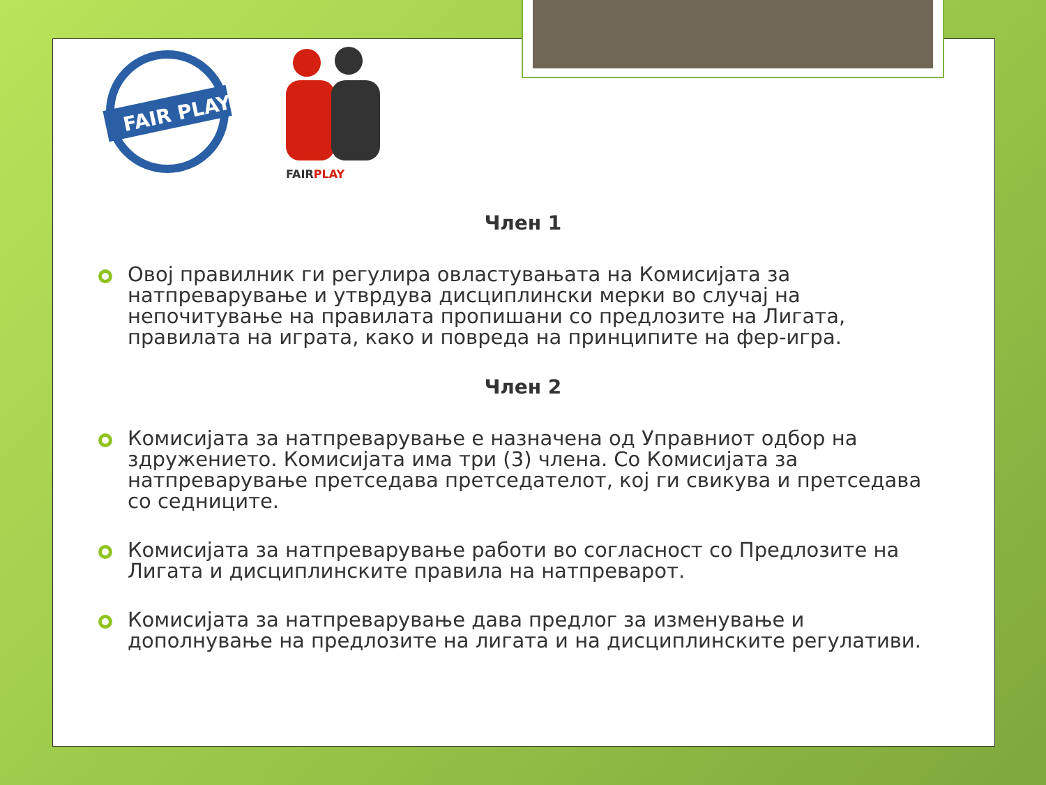FAIR PLAY
FAIRPLAY
Член 1
Овој правилник ги регулира овластувањата на Комисијата за натпреварување и утврдува дисциплински мерки во случај на непочитување на правилата пропишани со предлозите на Лигата, правилата на играта, како и повреда на принципите на фер-игра.
Член 2
Комисијата за натпреварување е назначена од Управниот одбор на здружението. Комисијата има три (3) члена. Со Комисијата за натпреварување претседава претседателот, кој ги свикува и претседава со седниците.
Комисијата за натпреварување работи во согласност со Предлозите на Лигата и дисциплинските правила на натпреварот.
Комисијата за натпреварување дава предлог за изменување и дополнување на предлозите на лигата и на дисциплинските регулативи.